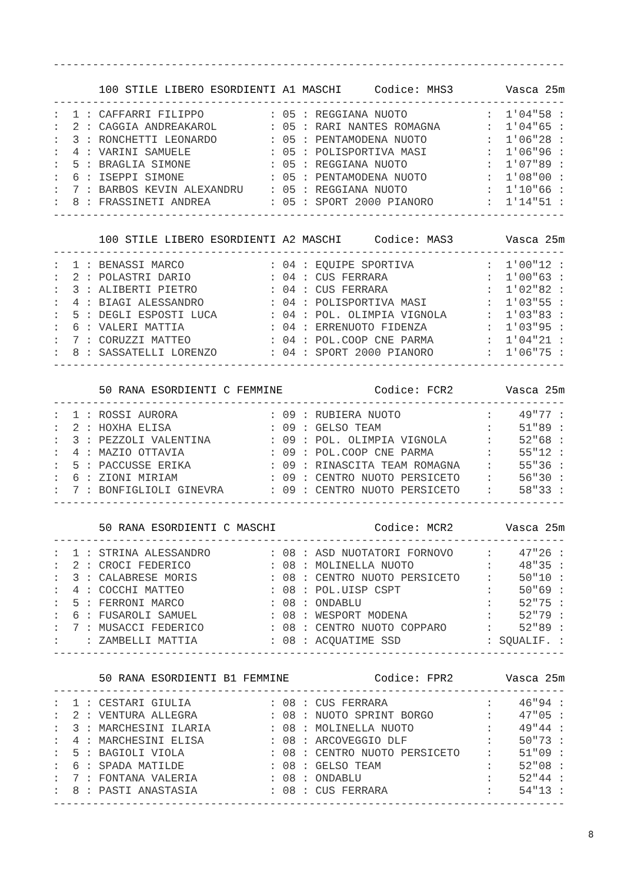------------------------------------------------------------------------------

       100 STILE LIBERO ESORDIENTI A1 MASCHI     Codice: MHS3        Vasca 25m
------------------------------------------------------------------------------
:  1 : CAFFARRI FILIPPO          : 05 : REGGIANA NUOTO            :  1'04"58 :
:  2 : CAGGIA ANDREAKAROL        : 05 : RARI NANTES ROMAGNA       :  1'04"65 :
:  3 : RONCHETTI LEONARDO        : 05 : PENTAMODENA NUOTO         :  1'06"28 :
:  4 : VARINI SAMUELE            : 05 : POLISPORTIVA MASI         :  1'06"96 :
:  5 : BRAGLIA SIMONE            : 05 : REGGIANA NUOTO            :  1'07"89 :
:  6 : ISEPPI SIMONE             : 05 : PENTAMODENA NUOTO         :  1'08"00 :
:  7 : BARBOS KEVIN ALEXANDRU    : 05 : REGGIANA NUOTO            :  1'10"66 :
:  8 : FRASSINETI ANDREA         : 05 : SPORT 2000 PIANORO        :  1'14"51 :
------------------------------------------------------------------------------

       100 STILE LIBERO ESORDIENTI A2 MASCHI     Codice: MAS3        Vasca 25m
------------------------------------------------------------------------------
:  1 : BENASSI MARCO             : 04 : EQUIPE SPORTIVA           :  1'00"12 :
:  2 : POLASTRI DARIO            : 04 : CUS FERRARA               :  1'00"63 :
:  3 : ALIBERTI PIETRO           : 04 : CUS FERRARA               :  1'02"82 :
:  4 : BIAGI ALESSANDRO          : 04 : POLISPORTIVA MASI         :  1'03"55 :
:  5 : DEGLI ESPOSTI LUCA        : 04 : POL. OLIMPIA VIGNOLA      :  1'03"83 :
:  6 : VALERI MATTIA             : 04 : ERRENUOTO FIDENZA         :  1'03"95 :
:  7 : CORUZZI MATTEO            : 04 : POL.COOP CNE PARMA        :  1'04"21 :
:  8 : SASSATELLI LORENZO        : 04 : SPORT 2000 PIANORO        :  1'06"75 :
------------------------------------------------------------------------------

       50 RANA ESORDIENTI C FEMMINE              Codice: FCR2        Vasca 25m
------------------------------------------------------------------------------
:  1 : ROSSI AURORA              : 09 : RUBIERA NUOTO             :    49"77 :
:  2 : HOXHA ELISA               : 09 : GELSO TEAM                :    51"89 :
:  3 : PEZZOLI VALENTINA         : 09 : POL. OLIMPIA VIGNOLA      :    52"68 :
:  4 : MAZIO OTTAVIA             : 09 : POL.COOP CNE PARMA        :    55"12 :
:  5 : PACCUSSE ERIKA            : 09 : RINASCITA TEAM ROMAGNA    :    55"36 :
:  6 : ZIONI MIRIAM              : 09 : CENTRO NUOTO PERSICETO    :    56"30 :
:  7 : BONFIGLIOLI GINEVRA       : 09 : CENTRO NUOTO PERSICETO    :    58"33 :
------------------------------------------------------------------------------

       50 RANA ESORDIENTI C MASCHI               Codice: MCR2        Vasca 25m
------------------------------------------------------------------------------
:  1 : STRINA ALESSANDRO         : 08 : ASD NUOTATORI FORNOVO     :    47"26 :
:  2 : CROCI FEDERICO            : 08 : MOLINELLA NUOTO           :    48"35 :
:  3 : CALABRESE MORIS           : 08 : CENTRO NUOTO PERSICETO    :    50"10 :
:  4 : COCCHI MATTEO             : 08 : POL.UISP CSPT             :    50"69 :
:  5 : FERRONI MARCO             : 08 : ONDABLU                   :    52"75 :
:  6 : FUSAROLI SAMUEL           : 08 : WESPORT MODENA            :    52"79 :
:  7 : MUSACCI FEDERICO          : 08 : CENTRO NUOTO COPPARO      :    52"89 :
:    : ZAMBELLI MATTIA           : 08 : ACQUATIME SSD             : SQUALIF. :
------------------------------------------------------------------------------

       50 RANA ESORDIENTI B1 FEMMINE             Codice: FPR2        Vasca 25m
------------------------------------------------------------------------------
:  1 : CESTARI GIULIA            : 08 : CUS FERRARA               :    46"94 :
:  2 : VENTURA ALLEGRA           : 08 : NUOTO SPRINT BORGO        :    47"05 :
:  3 : MARCHESINI ILARIA         : 08 : MOLINELLA NUOTO           :    49"44 :
:  4 : MARCHESINI ELISA          : 08 : ARCOVEGGIO DLF            :    50"73 :
:  5 : BAGIOLI VIOLA             : 08 : CENTRO NUOTO PERSICETO    :    51"09 :
:  6 : SPADA MATILDE             : 08 : GELSO TEAM                :    52"08 :
:  7 : FONTANA VALERIA           : 08 : ONDABLU                   :    52"44 :
:  8 : PASTI ANASTASIA           : 08 : CUS FERRARA               :    54"13 :
------------------------------------------------------------------------------
8